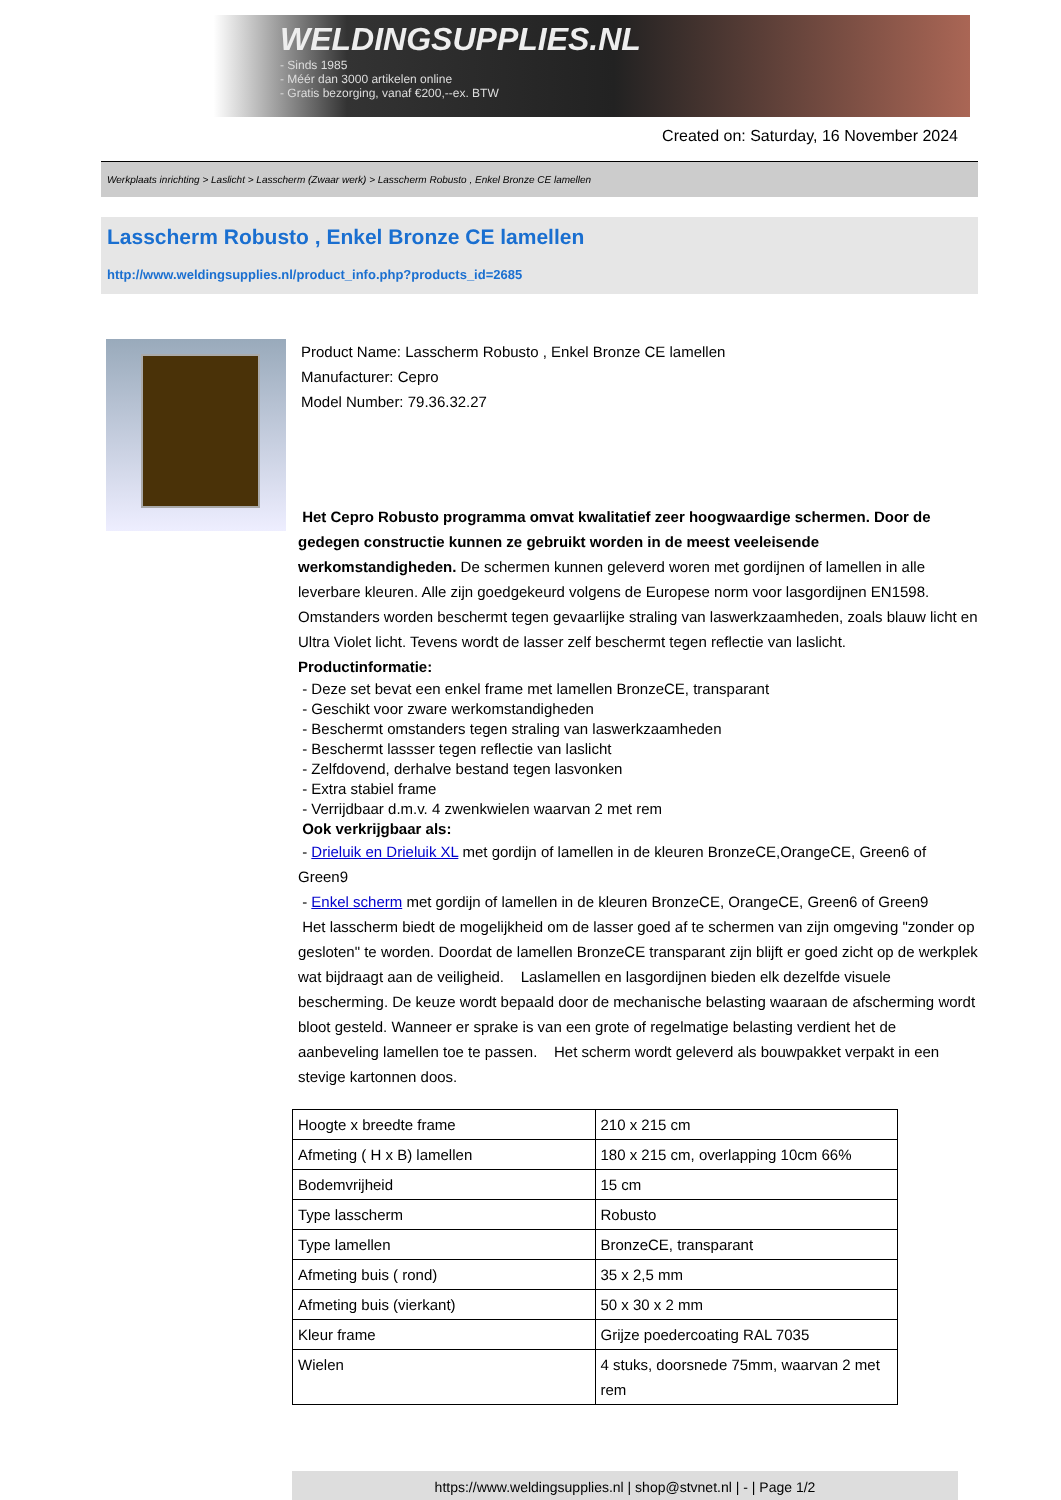WELDINGSUPPLIES.NL
- Sinds 1985
- Méér dan 3000 artikelen online
- Gratis bezorging, vanaf €200,--ex. BTW
Created on: Saturday, 16 November 2024
Werkplaats inrichting > Laslicht > Lasscherm (Zwaar werk) > Lasscherm Robusto , Enkel Bronze CE lamellen
Lasscherm Robusto , Enkel Bronze CE lamellen
http://www.weldingsupplies.nl/product_info.php?products_id=2685
Product Name: Lasscherm Robusto , Enkel Bronze CE lamellen
Manufacturer: Cepro
Model Number: 79.36.32.27
Het Cepro Robusto programma omvat kwalitatief zeer hoogwaardige schermen. Door de gedegen constructie kunnen ze gebruikt worden in de meest veeleisende werkomstandigheden. De schermen kunnen geleverd woren met gordijnen of lamellen in alle leverbare kleuren. Alle zijn goedgekeurd volgens de Europese norm voor lasgordijnen EN1598. Omstanders worden beschermt tegen gevaarlijke straling van laswerkzaamheden, zoals blauw licht en Ultra Violet licht. Tevens wordt de lasser zelf beschermt tegen reflectie van laslicht. Productinformatie:
- Deze set bevat een enkel frame met lamellen BronzeCE, transparant
- Geschikt voor zware werkomstandigheden
- Beschermt omstanders tegen straling van laswerkzaamheden
- Beschermt lassser tegen reflectie van laslicht
- Zelfdovend, derhalve bestand tegen lasvonken
- Extra stabiel frame
- Verrijdbaar d.m.v. 4 zwenkwielen waarvan 2 met rem
Ook verkrijgbaar als:
- Drieluik en Drieluik XL met gordijn of lamellen in de kleuren BronzeCE,OrangeCE, Green6 of Green9
- Enkel scherm met gordijn of lamellen in de kleuren BronzeCE, OrangeCE, Green6 of Green9
Het lasscherm biedt de mogelijkheid om de lasser goed af te schermen van zijn omgeving "zonder op gesloten" te worden. Doordat de lamellen BronzeCE transparant zijn blijft er goed zicht op de werkplek wat bijdraagt aan de veiligheid. Laslamellen en lasgordijnen bieden elk dezelfde visuele bescherming. De keuze wordt bepaald door de mechanische belasting waaraan de afscherming wordt bloot gesteld. Wanneer er sprake is van een grote of regelmatige belasting verdient het de aanbeveling lamellen toe te passen. Het scherm wordt geleverd als bouwpakket verpakt in een stevige kartonnen doos.
| Hoogte x breedte frame | 210 x 215 cm |
| Afmeting ( H x B) lamellen | 180 x 215 cm, overlapping 10cm 66% |
| Bodemvrijheid | 15 cm |
| Type lasscherm | Robusto |
| Type lamellen | BronzeCE, transparant |
| Afmeting buis ( rond) | 35 x 2,5 mm |
| Afmeting buis (vierkant) | 50 x 30 x 2 mm |
| Kleur frame | Grijze poedercoating RAL 7035 |
| Wielen | 4 stuks, doorsnede 75mm, waarvan 2 met rem |
https://www.weldingsupplies.nl | shop@stvnet.nl | - | Page 1/2